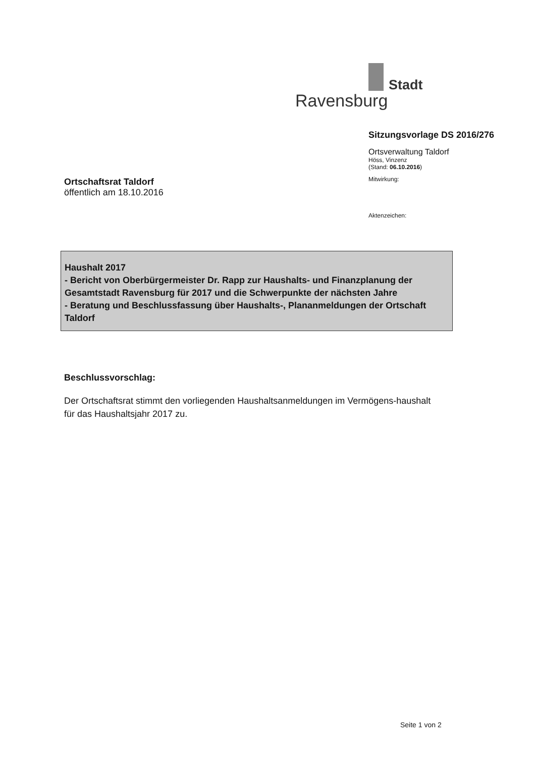Stadt
Ravensburg
Sitzungsvorlage DS 2016/276
Ortsverwaltung Taldorf
Höss, Vinzenz
(Stand: 06.10.2016)
Mitwirkung:
Aktenzeichen:
Ortschaftsrat Taldorf
öffentlich am 18.10.2016
Haushalt 2017
- Bericht von Oberbürgermeister Dr. Rapp zur Haushalts- und Finanzplanung der Gesamtstadt Ravensburg für 2017 und die Schwerpunkte der nächsten Jahre
- Beratung und Beschlussfassung über Haushalts-, Plananmeldungen der Ortschaft Taldorf
Beschlussvorschlag:
Der Ortschaftsrat stimmt den vorliegenden Haushaltsanmeldungen im Vermögens-haushalt für das Haushaltsjahr 2017 zu.
Seite 1 von 2